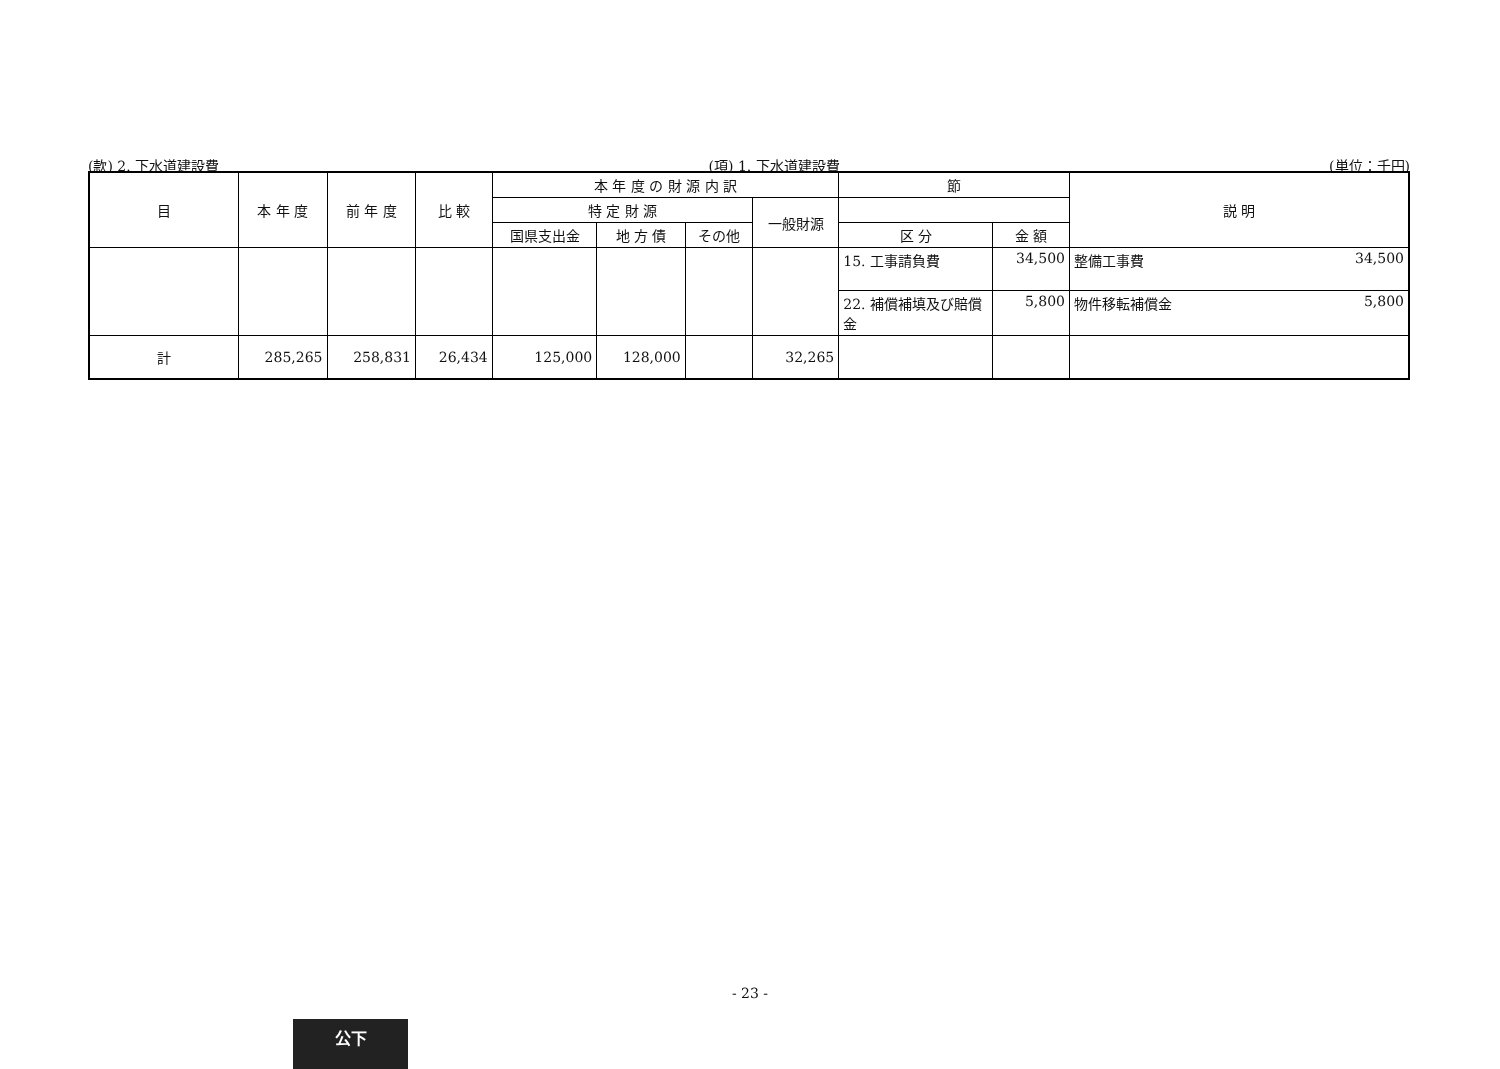(款) 2. 下水道建設費 (項) 1. 下水道建設費 (単位：千円)
| 目 | 本 年 度 | 前 年 度 | 比 較 | 本 年 度 の 財 源 内 訳 | | | | 節 | | 説 明 |
| --- | --- | --- | --- | --- | --- | --- | --- | --- | --- | --- |
| | | | | 特 定 財 源 | | | 一般財源 | | | |
| | | | | 国県支出金 | 地 方 債 | その他 | | 区 分 | 金 額 | |
| | | | | | | | | 15. 工事請負費 | 34,500 | 整備工事費 34,500 |
| | | | | | | | | 22. 補償補填及び賠償金 | 5,800 | 物件移転補償金 5,800 |
| 計 | 285,265 | 258,831 | 26,434 | 125,000 | 128,000 | | 32,265 | | | |
- 23 -
公下